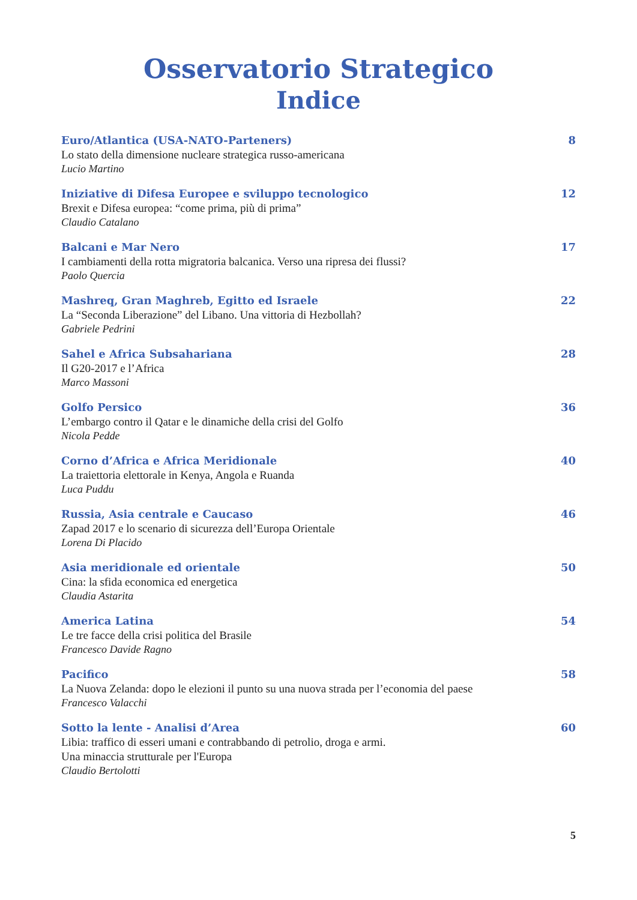Osservatorio Strategico
Indice
Euro/Atlantica (USA-NATO-Parteners) 8
Lo stato della dimensione nucleare strategica russo-americana
Lucio Martino
Iniziative di Difesa Europee e sviluppo tecnologico 12
Brexit e Difesa europea: “come prima, più di prima”
Claudio Catalano
Balcani e Mar Nero 17
I cambiamenti della rotta migratoria balcanica. Verso una ripresa dei flussi?
Paolo Quercia
Mashreq, Gran Maghreb, Egitto ed Israele 22
La “Seconda Liberazione” del Libano. Una vittoria di Hezbollah?
Gabriele Pedrini
Sahel e Africa Subsahariana 28
Il G20-2017 e l’Africa
Marco Massoni
Golfo Persico 36
L’embargo contro il Qatar e le dinamiche della crisi del Golfo
Nicola Pedde
Corno d’Africa e Africa Meridionale 40
La traiettoria elettorale in Kenya, Angola e Ruanda
Luca Puddu
Russia, Asia centrale e Caucaso 46
Zapad 2017 e lo scenario di sicurezza dell’Europa Orientale
Lorena Di Placido
Asia meridionale ed orientale 50
Cina: la sfida economica ed energetica
Claudia Astarita
America Latina 54
Le tre facce della crisi politica del Brasile
Francesco Davide Ragno
Pacifico 58
La Nuova Zelanda: dopo le elezioni il punto su una nuova strada per l’economia del paese
Francesco Valacchi
Sotto la lente - Analisi d’Area 60
Libia: traffico di esseri umani e contrabbando di petrolio, droga e armi.
Una minaccia strutturale per l'Europa
Claudio Bertolotti
5